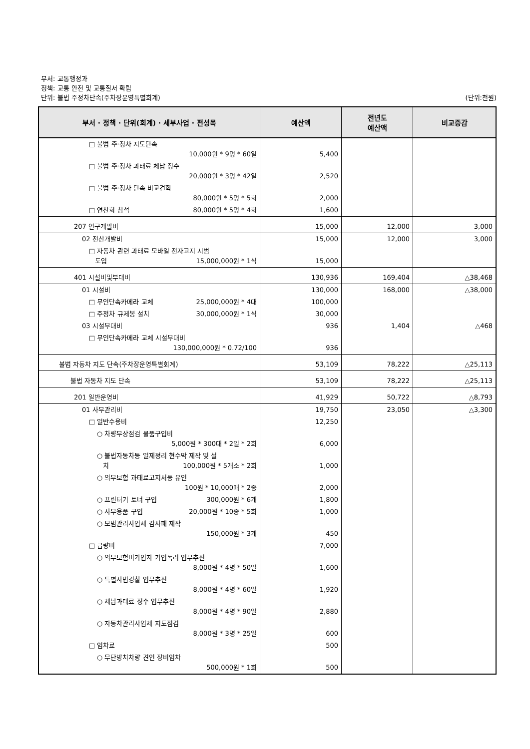부서: 교통행정과
정책: 교통 안전 및 교통질서 확립
단위: 불법 주정차단속(주차장운영특별회계) (단위:천원)
| 부서 · 정책 · 단위(회계) · 세부사업 · 편성목 | 예산액 | 전년도 예산액 | 비교증감 |
| --- | --- | --- | --- |
| □ 불법 주·정차 지도단속 10,000원 * 9명 * 60일 | 5,400 | | |
| □ 불법 주·정차 과태료 체납 징수 20,000원 * 3명 * 42일 | 2,520 | | |
| □ 불법 주·정차 단속 비교견학 80,000원 * 5명 * 5회 | 2,000 | | |
| □ 연찬회 참석 80,000원 * 5명 * 4회 | 1,600 | | |
| 207 연구개발비 | 15,000 | 12,000 | 3,000 |
| 02 전산개발비 | 15,000 | 12,000 | 3,000 |
| □ 자동차 관련 과태료 모바일 전자고지 시범 도입 15,000,000원 * 1식 | 15,000 | | |
| 401 시설비및부대비 | 130,936 | 169,404 | △38,468 |
| 01 시설비 | 130,000 | 168,000 | △38,000 |
| □ 무인단속카메라 교체 25,000,000원 * 4대 | 100,000 | | |
| □ 주정차 규제봉 설치 30,000,000원 * 1식 | 30,000 | | |
| 03 시설부대비 | 936 | 1,404 | △468 |
| □ 무인단속카메라 교체 시설부대비 130,000,000원 * 0.72/100 | 936 | | |
| 불법 자동차 지도 단속(주차장운영특별회계) | 53,109 | 78,222 | △25,113 |
| 불법 자동차 지도 단속 | 53,109 | 78,222 | △25,113 |
| 201 일반운영비 | 41,929 | 50,722 | △8,793 |
| 01 사무관리비 | 19,750 | 23,050 | △3,300 |
| □ 일반수용비 | 12,250 | | |
| ○ 차량무상점검 물품구입비 5,000원 * 300대 * 2일 * 2회 | 6,000 | | |
| ○ 불법자동차등 일제정리 현수막 제작 및 설 치 100,000원 * 5개소 * 2회 | 1,000 | | |
| ○ 의무보험 과태료고지서등 유인 100원 * 10,000매 * 2종 | 2,000 | | |
| ○ 프린터기 토너 구입 300,000원 * 6개 | 1,800 | | |
| ○ 사무용품 구입 20,000원 * 10종 * 5회 | 1,000 | | |
| ○ 모범관리사업체 감사패 제작 150,000원 * 3개 | 450 | | |
| □ 급량비 | 7,000 | | |
| ○ 의무보험미가입자 가입독려 업무추진 8,000원 * 4명 * 50일 | 1,600 | | |
| ○ 특별사법경찰 업무추진 8,000원 * 4명 * 60일 | 1,920 | | |
| ○ 체납과태료 징수 업무추진 8,000원 * 4명 * 90일 | 2,880 | | |
| ○ 자동차관리사업체 지도점검 8,000원 * 3명 * 25일 | 600 | | |
| □ 임차료 | 500 | | |
| ○ 무단방치차량 견인 장비임차 500,000원 * 1회 | 500 | | |